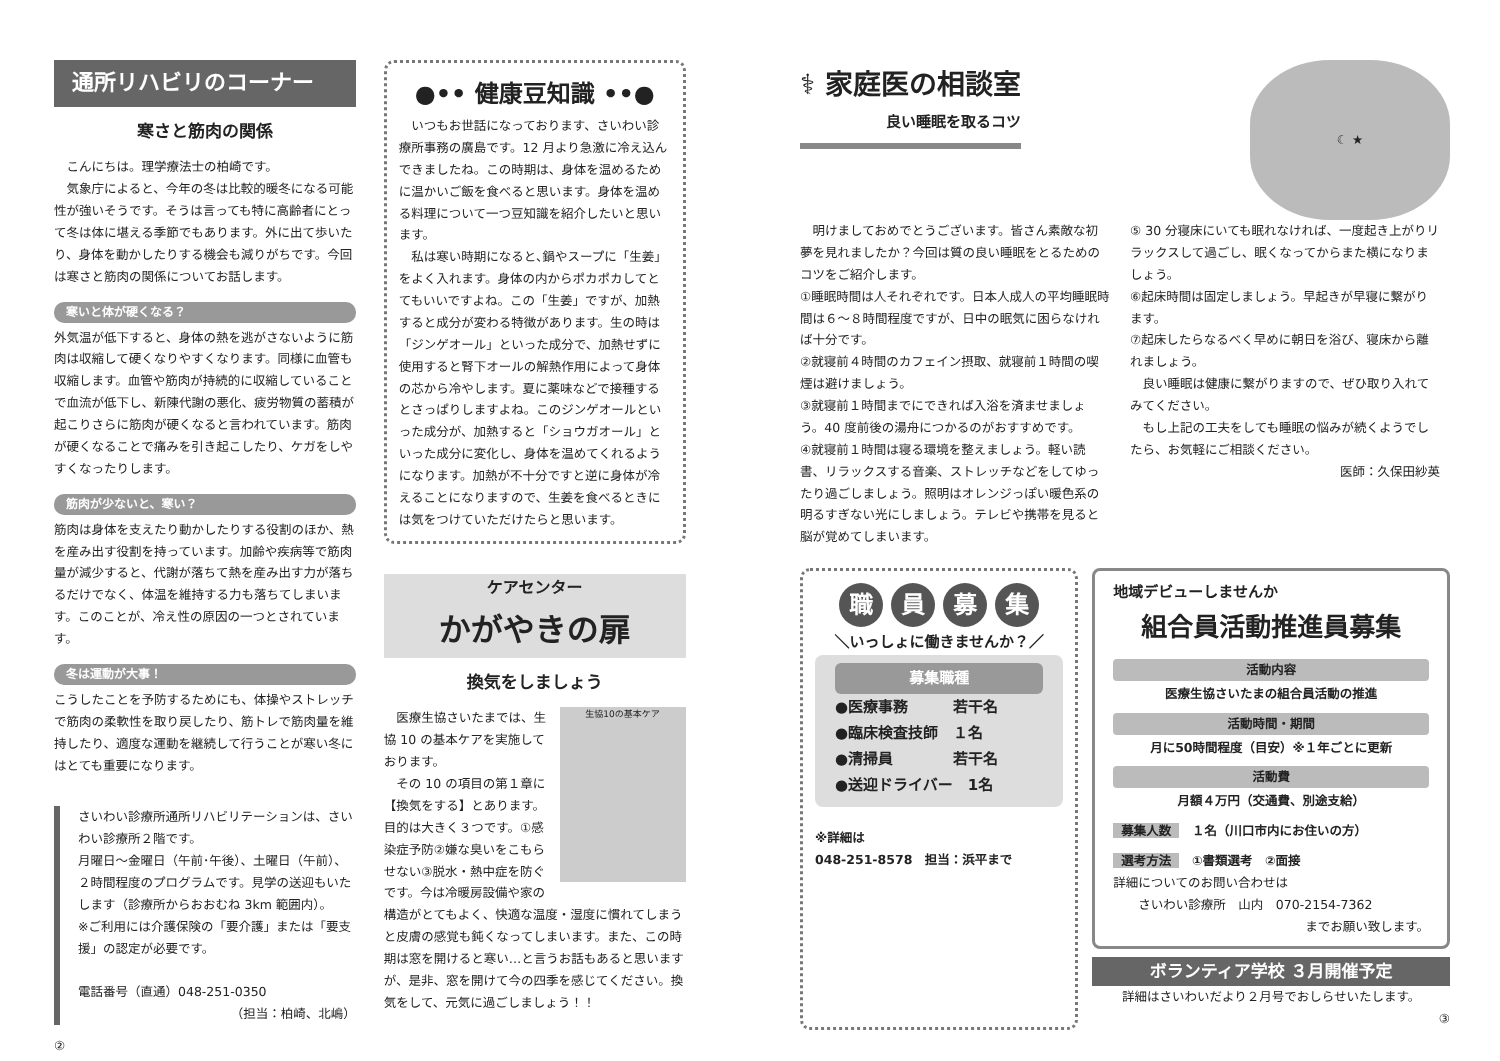通所リハビリのコーナー
寒さと筋肉の関係
　こんにちは。理学療法士の柏崎です。
　気象庁によると、今年の冬は比較的暖冬になる可能性が強いそうです。そうは言っても特に高齢者にとって冬は体に堪える季節でもあります。外に出て歩いたり、身体を動かしたりする機会も減りがちです。今回は寒さと筋肉の関係についてお話します。
寒いと体が硬くなる？
外気温が低下すると、身体の熱を逃がさないように筋肉は収縮して硬くなりやすくなります。同様に血管も収縮します。血管や筋肉が持続的に収縮していることで血流が低下し、新陳代謝の悪化、疲労物質の蓄積が起こりさらに筋肉が硬くなると言われています。筋肉が硬くなることで痛みを引き起こしたり、ケガをしやすくなったりします。
筋肉が少ないと、寒い？
筋肉は身体を支えたり動かしたりする役割のほか、熱を産み出す役割を持っています。加齢や疾病等で筋肉量が減少すると、代謝が落ちて熱を産み出す力が落ちるだけでなく、体温を維持する力も落ちてしまいます。このことが、冷え性の原因の一つとされています。
冬は運動が大事！
こうしたことを予防するためにも、体操やストレッチで筋肉の柔軟性を取り戻したり、筋トレで筋肉量を維持したり、適度な運動を継続して行うことが寒い冬にはとても重要になります。
さいわい診療所通所リハビリテーションは、さいわい診療所２階です。
月曜日～金曜日（午前･午後）、土曜日（午前）、２時間程度のプログラムです。見学の送迎もいたします（診療所からおおむね 3km 範囲内）。
※ご利用には介護保険の「要介護」または「要支援」の認定が必要です。
電話番号（直通）048-251-0350
（担当：柏崎、北嶋）
②
●•• 健康豆知識 ••●
　いつもお世話になっております、さいわい診療所事務の廣島です。12 月より急激に冷え込んできましたね。この時期は、身体を温めるために温かいご飯を食べると思います。身体を温める料理について一つ豆知識を紹介したいと思います。
　私は寒い時期になると､鍋やスープに「生姜」をよく入れます。身体の内からポカポカしてとてもいいですよね。この「生姜」ですが、加熱すると成分が変わる特徴があります。生の時は「ジンゲオール」といった成分で、加熱せずに使用すると腎下オールの解熱作用によって身体の芯から冷やします。夏に薬味などで接種するとさっぱりしますよね。このジンゲオールといった成分が、加熱すると「ショウガオール」といった成分に変化し、身体を温めてくれるようになります。加熱が不十分ですと逆に身体が冷えることになりますので、生姜を食べるときには気をつけていただけたらと思います。
ケアセンター
かがやきの扉
換気をしましょう
生協10の基本ケア
　医療生協さいたまでは、生協 10 の基本ケアを実施しております。
　その 10 の項目の第１章に【換気をする】とあります。目的は大きく３つです。①感染症予防②嫌な臭いをこもらせない③脱水・熱中症を防ぐです。今は冷暖房設備や家の構造がとてもよく、快適な温度・湿度に慣れてしまうと皮膚の感覚も鈍くなってしまいます。また、この時期は窓を開けると寒い…と言うお話もあると思いますが、是非、窓を開けて今の四季を感じてください。換気をして、元気に過ごしましょう！！
⚕ 家庭医の相談室
良い睡眠を取るコツ
☾ ★
　明けましておめでとうございます。皆さん素敵な初夢を見れましたか？今回は質の良い睡眠をとるためのコツをご紹介します。
①睡眠時間は人それぞれです。日本人成人の平均睡眠時間は６～８時間程度ですが、日中の眠気に困らなければ十分です。
②就寝前４時間のカフェイン摂取、就寝前１時間の喫煙は避けましょう。
③就寝前１時間までにできれば入浴を済ませましょう。40 度前後の湯舟につかるのがおすすめです。
④就寝前１時間は寝る環境を整えましょう。軽い読書、リラックスする音楽、ストレッチなどをしてゆったり過ごしましょう。照明はオレンジっぽい暖色系の明るすぎない光にしましょう。テレビや携帯を見ると脳が覚めてしまいます。
⑤ 30 分寝床にいても眠れなければ、一度起き上がりリラックスして過ごし、眠くなってからまた横になりましょう。
⑥起床時間は固定しましょう。早起きが早寝に繋がります。
⑦起床したらなるべく早めに朝日を浴び、寝床から離れましょう。
　良い睡眠は健康に繋がりますので、ぜひ取り入れてみてください。
　もし上記の工夫をしても睡眠の悩みが続くようでしたら、お気軽にご相談ください。
医師：久保田紗英
職 員 募 集
＼いっしょに働きませんか？／
募集職種
●医療事務　　　若干名
●臨床検査技師　１名
●清掃員　　　　若干名
●送迎ドライバー　1名
※詳細は
048-251-8578　担当：浜平まで
地域デビューしませんか
組合員活動推進員募集
活動内容
医療生協さいたまの組合員活動の推進
活動時間・期間
月に50時間程度（目安）※１年ごとに更新
活動費
月額４万円（交通費、別途支給）
募集人数　１名（川口市内にお住いの方）
選考方法　①書類選考　②面接
詳細についてのお問い合わせは
　　さいわい診療所　山内　070-2154-7362
までお願い致します。
ボランティア学校 ３月開催予定
詳細はさいわいだより２月号でおしらせいたします。
③